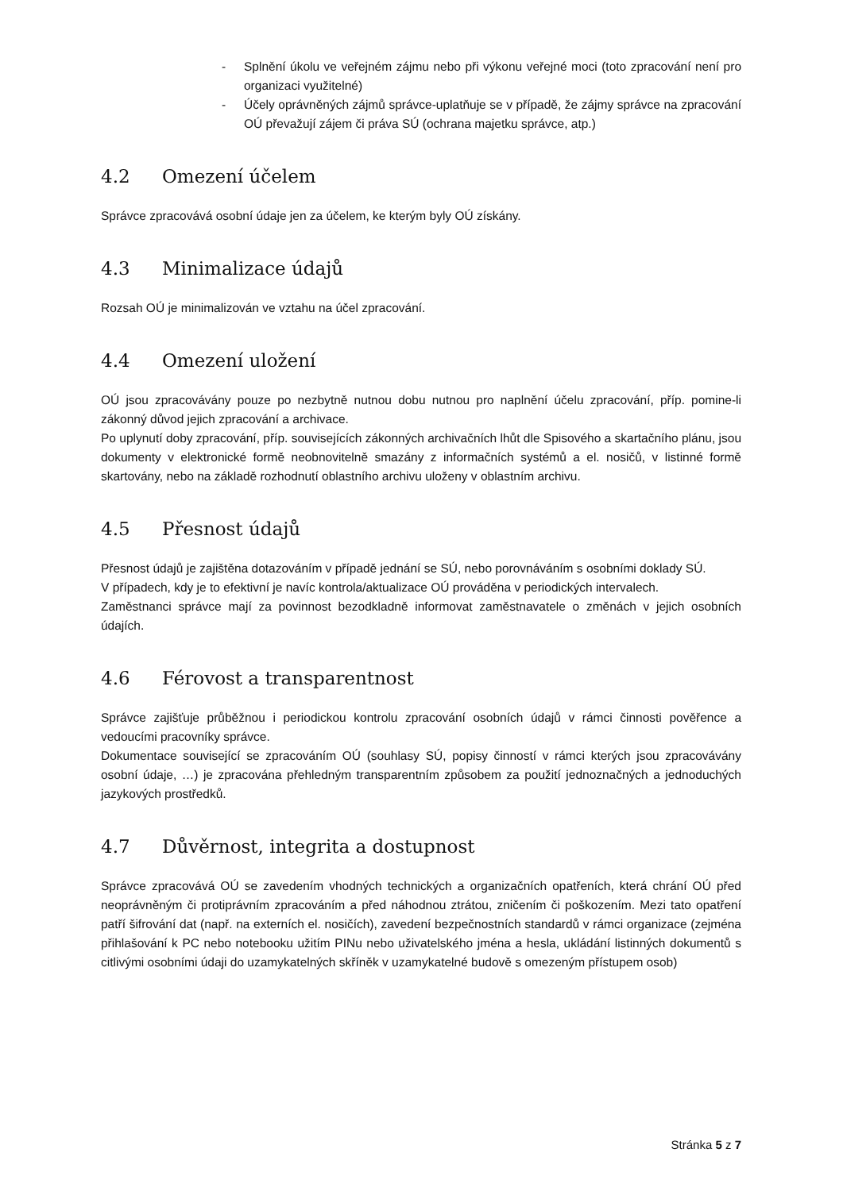- Splnění úkolu ve veřejném zájmu nebo při výkonu veřejné moci (toto zpracování není pro organizaci využitelné)
- Účely oprávněných zájmů správce-uplatňuje se v případě, že zájmy správce na zpracování OÚ převažují zájem či práva SÚ (ochrana majetku správce, atp.)
4.2 Omezení účelem
Správce zpracovává osobní údaje jen za účelem, ke kterým byly OÚ získány.
4.3 Minimalizace údajů
Rozsah OÚ je minimalizován ve vztahu na účel zpracování.
4.4 Omezení uložení
OÚ jsou zpracovávány pouze po nezbytně nutnou dobu nutnou pro naplnění účelu zpracování, příp. pomine-li zákonný důvod jejich zpracování a archivace.
Po uplynutí doby zpracování, příp. souvisejících zákonných archivačních lhůt dle Spisového a skartačního plánu, jsou dokumenty v elektronické formě neobnovitelně smazány z informačních systémů a el. nosičů, v listinné formě skartovány, nebo na základě rozhodnutí oblastního archivu uloženy v oblastním archivu.
4.5 Přesnost údajů
Přesnost údajů je zajištěna dotazováním v případě jednání se SÚ, nebo porovnáváním s osobními doklady SÚ.
V případech, kdy je to efektivní je navíc kontrola/aktualizace OÚ prováděna v periodických intervalech.
Zaměstnanci správce mají za povinnost bezodkladně informovat zaměstnavatele o změnách v jejich osobních údajích.
4.6 Férovost a transparentnost
Správce zajišťuje průběžnou i periodickou kontrolu zpracování osobních údajů v rámci činnosti pověřence a vedoucími pracovníky správce.
Dokumentace související se zpracováním OÚ (souhlasy SÚ, popisy činností v rámci kterých jsou zpracovávány osobní údaje, …) je zpracována přehledným transparentním způsobem za použití jednoznačných a jednoduchých jazykových prostředků.
4.7 Důvěrnost, integrita a dostupnost
Správce zpracovává OÚ se zavedením vhodných technických a organizačních opatřeních, která chrání OÚ před neoprávněným či protiprávním zpracováním a před náhodnou ztrátou, zničením či poškozením. Mezi tato opatření patří šifrování dat (např. na externích el. nosičích), zavedení bezpečnostních standardů v rámci organizace (zejména přihlašování k PC nebo notebooku užitím PINu nebo uživatelského jména a hesla, ukládání listinných dokumentů s citlivými osobními údaji do uzamykatelných skříněk v uzamykatelné budově s omezeným přístupem osob)
Stránka 5 z 7